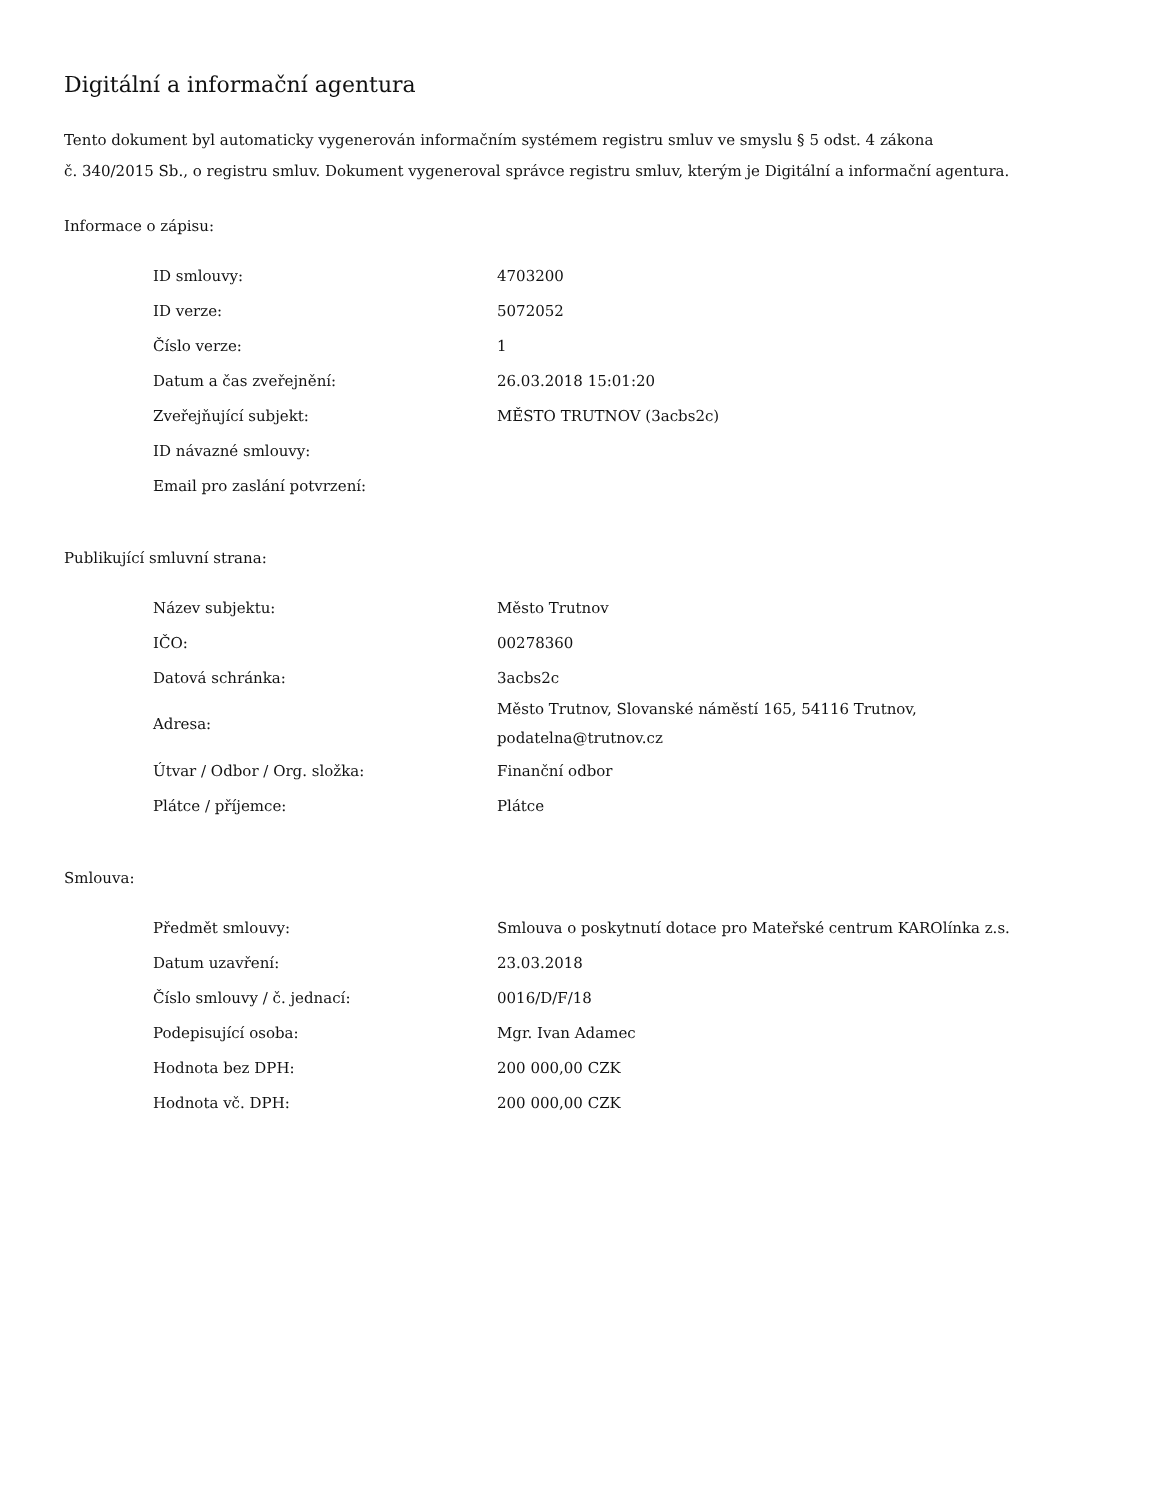Digitální a informační agentura
Tento dokument byl automaticky vygenerován informačním systémem registru smluv ve smyslu § 5 odst. 4 zákona
č. 340/2015 Sb., o registru smluv. Dokument vygeneroval správce registru smluv, kterým je Digitální a informační agentura.
Informace o zápisu:
| ID smlouvy: | 4703200 |
| ID verze: | 5072052 |
| Číslo verze: | 1 |
| Datum a čas zveřejnění: | 26.03.2018 15:01:20 |
| Zveřejňující subjekt: | MĚSTO TRUTNOV (3acbs2c) |
| ID návazné smlouvy: | |
| Email pro zaslání potvrzení: | |
Publikující smluvní strana:
| Název subjektu: | Město Trutnov |
| IČO: | 00278360 |
| Datová schránka: | 3acbs2c |
| Adresa: | Město Trutnov, Slovanské náměstí 165, 54116 Trutnov, podatelna@trutnov.cz |
| Útvar / Odbor / Org. složka: | Finanční odbor |
| Plátce / příjemce: | Plátce |
Smlouva:
| Předmět smlouvy: | Smlouva o poskytnutí dotace pro Mateřské centrum KAROlínka z.s. |
| Datum uzavření: | 23.03.2018 |
| Číslo smlouvy / č. jednací: | 0016/D/F/18 |
| Podepisující osoba: | Mgr. Ivan Adamec |
| Hodnota bez DPH: | 200 000,00 CZK |
| Hodnota vč. DPH: | 200 000,00 CZK |